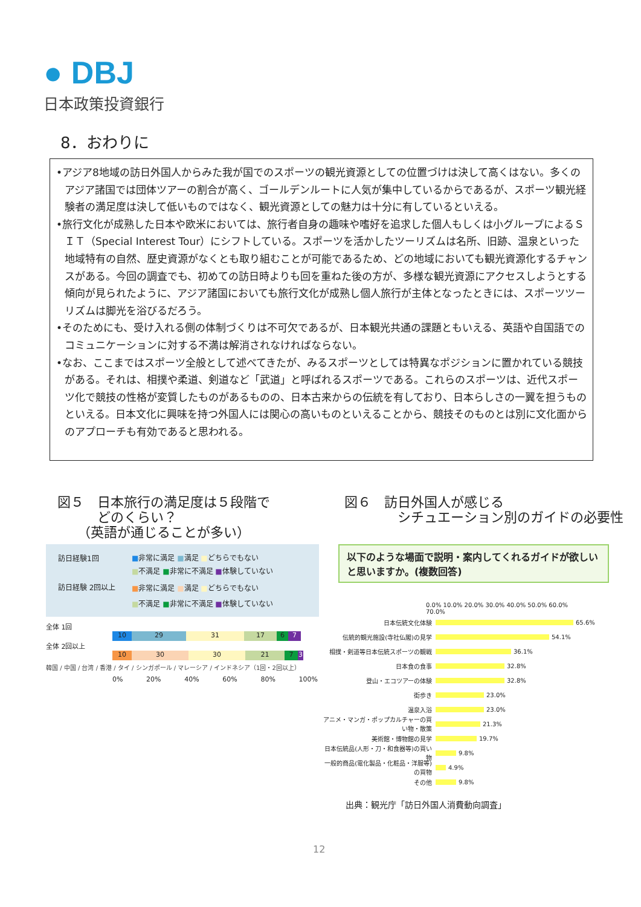● DBJ
日本政策投資銀行
8．おわりに
•アジア8地域の訪日外国人からみた我が国でのスポーツの観光資源としての位置づけは決して高くはない。多くのアジア諸国では団体ツアーの割合が高く、ゴールデンルートに人気が集中しているからであるが、スポーツ観光経験者の満足度は決して低いものではなく、観光資源としての魅力は十分に有しているといえる。
•旅行文化が成熟した日本や欧米においては、旅行者自身の趣味や嗜好を追求した個人もしくは小グループによるＳＩＴ（Special Interest Tour）にシフトしている。スポーツを活かしたツーリズムは名所、旧跡、温泉といった地域特有の自然、歴史資源がなくとも取り組むことが可能であるため、どの地域においても観光資源化するチャンスがある。今回の調査でも、初めての訪日時よりも回を重ねた後の方が、多様な観光資源にアクセスしようとする傾向が見られたように、アジア諸国においても旅行文化が成熟し個人旅行が主体となったときには、スポーツツーリズムは脚光を浴びるだろう。
•そのためにも、受け入れる側の体制づくりは不可欠であるが、日本観光共通の課題ともいえる、英語や自国語でのコミュニケーションに対する不満は解消されなければならない。
•なお、ここまではスポーツ全般として述べてきたが、みるスポーツとしては特異なポジションに置かれている競技がある。それは、相撲や柔道、剣道など「武道」と呼ばれるスポーツである。これらのスポーツは、近代スポーツ化で競技の性格が変質したものがあるものの、日本古来からの伝統を有しており、日本らしさの一翼を担うものといえる。日本文化に興味を持つ外国人には関心の高いものといえることから、競技そのものとは別に文化面からのアプローチも有効であると思われる。
図５　日本旅行の満足度は５段階で
　　　どのくらい？
　　（英語が通じることが多い）
図６　訪日外国人が感じる
　　　　シチュエーション別のガイドの必要性
訪日経験1回
■非常に満足 ■満足 ■どちらでもない
■不満足 ■非常に不満足 ■体験していない
訪日経験 2回以上
■非常に満足 ■満足 ■どちらでもない
■不満足 ■非常に不満足 ■体験していない
全体 1回
10 29 31 17 6 7
全体 2回以上
10 30 30 21 7 3
韓国 / 中国 / 台湾 / 香港 / タイ / シンガポール / マレーシア / インドネシア（1回・2回以上）
0% 20% 40% 60% 80% 100%
以下のような場面で説明・案内してくれるガイドが欲しいと思いますか。(複数回答)
0.0% 10.0% 20.0% 30.0% 40.0% 50.0% 60.0% 70.0%
日本伝統文化体験 65.6%
伝統的観光施設(寺社仏閣)の見学 54.1%
相撲・剣道等日本伝統スポーツの観戦 36.1%
日本食の食事 32.8%
登山・エコツアーの体験 32.8%
街歩き 23.0%
温泉入浴 23.0%
アニメ・マンガ・ポップカルチャーの買い物・散策 21.3%
美術館・博物館の見学 19.7%
日本伝統品(人形・刀・和食器等)の買い物 9.8%
一般的商品(電化製品・化粧品・洋服等)の買物 4.9%
その他 9.8%
出典：観光庁「訪日外国人消費動向調査」
12